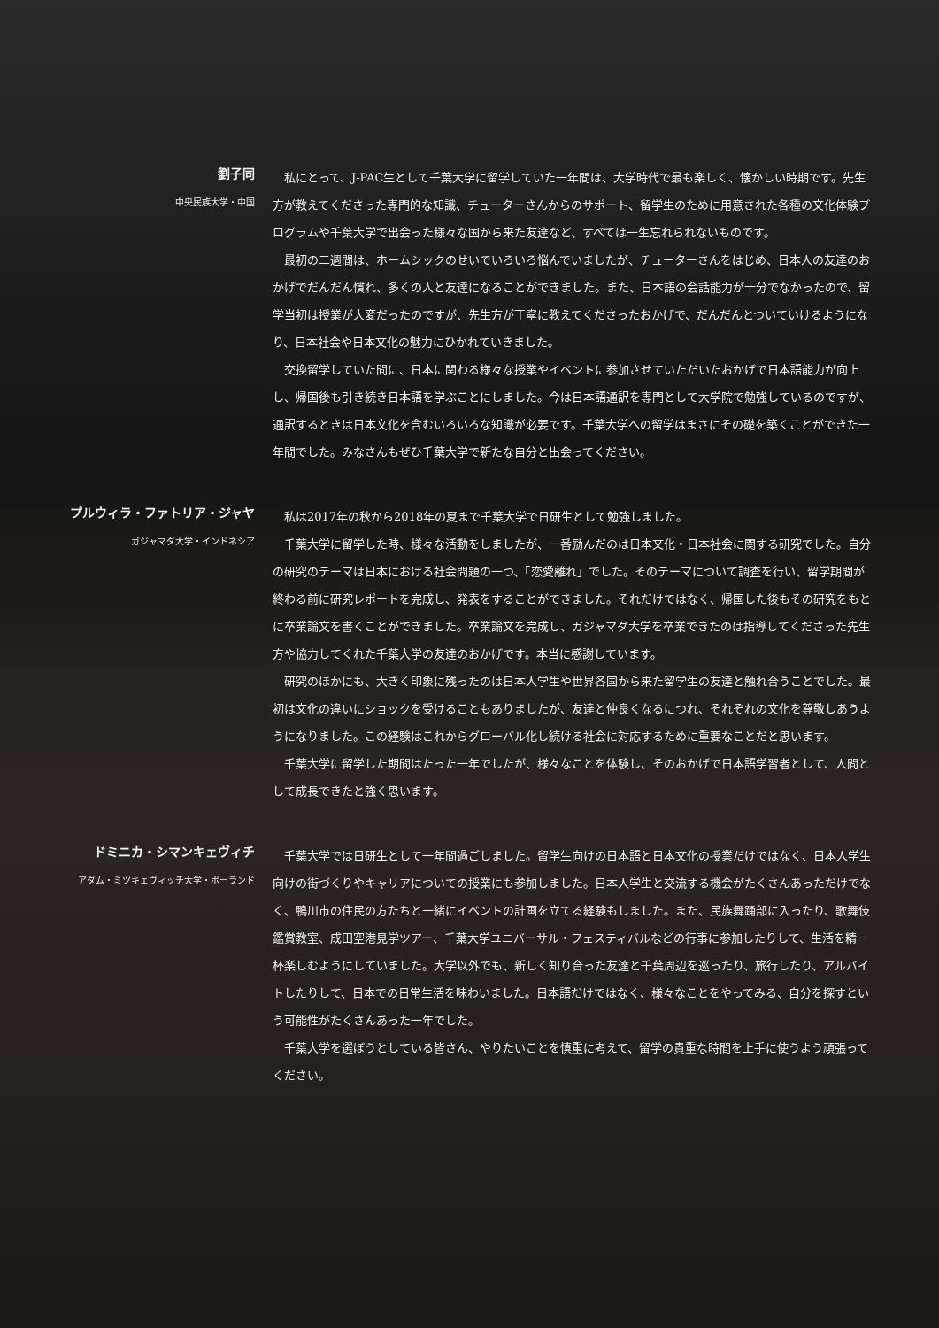劉子同
中央民族大学・中国
私にとって、J-PAC生として千葉大学に留学していた一年間は、大学時代で最も楽しく、懐かしい時期です。先生方が教えてくださった専門的な知識、チューターさんからのサポート、留学生のために用意された各種の文化体験プログラムや千葉大学で出会った様々な国から来た友達など、すべては一生忘れられないものです。
最初の二週間は、ホームシックのせいでいろいろ悩んでいましたが、チューターさんをはじめ、日本人の友達のおかげでだんだん慣れ、多くの人と友達になることができました。また、日本語の会話能力が十分でなかったので、留学当初は授業が大変だったのですが、先生方が丁寧に教えてくださったおかげで、だんだんとついていけるようになり、日本社会や日本文化の魅力にひかれていきました。
交換留学していた間に、日本に関わる様々な授業やイベントに参加させていただいたおかげで日本語能力が向上し、帰国後も引き続き日本語を学ぶことにしました。今は日本語通訳を専門として大学院で勉強しているのですが、通訳するときは日本文化を含むいろいろな知識が必要です。千葉大学への留学はまさにその礎を築くことができた一年間でした。みなさんもぜひ千葉大学で新たな自分と出会ってください。
プルウィラ・ファトリア・ジャヤ
ガジャマダ大学・インドネシア
私は2017年の秋から2018年の夏まで千葉大学で日研生として勉強しました。
千葉大学に留学した時、様々な活動をしましたが、一番励んだのは日本文化・日本社会に関する研究でした。自分の研究のテーマは日本における社会問題の一つ、「恋愛離れ」でした。そのテーマについて調査を行い、留学期間が終わる前に研究レポートを完成し、発表をすることができました。それだけではなく、帰国した後もその研究をもとに卒業論文を書くことができました。卒業論文を完成し、ガジャマダ大学を卒業できたのは指導してくださった先生方や協力してくれた千葉大学の友達のおかげです。本当に感謝しています。
研究のほかにも、大きく印象に残ったのは日本人学生や世界各国から来た留学生の友達と触れ合うことでした。最初は文化の違いにショックを受けることもありましたが、友達と仲良くなるにつれ、それぞれの文化を尊敬しあうようになりました。この経験はこれからグローバル化し続ける社会に対応するために重要なことだと思います。
千葉大学に留学した期間はたった一年でしたが、様々なことを体験し、そのおかげで日本語学習者として、人間として成長できたと強く思います。
ドミニカ・シマンキェヴィチ
アダム・ミツキェヴィッチ大学・ポーランド
千葉大学では日研生として一年間過ごしました。留学生向けの日本語と日本文化の授業だけではなく、日本人学生向けの街づくりやキャリアについての授業にも参加しました。日本人学生と交流する機会がたくさんあっただけでなく、鴨川市の住民の方たちと一緒にイベントの計画を立てる経験もしました。また、民族舞踊部に入ったり、歌舞伎鑑賞教室、成田空港見学ツアー、千葉大学ユニバーサル・フェスティバルなどの行事に参加したりして、生活を精一杯楽しむようにしていました。大学以外でも、新しく知り合った友達と千葉周辺を巡ったり、旅行したり、アルバイトしたりして、日本での日常生活を味わいました。日本語だけではなく、様々なことをやってみる、自分を探すという可能性がたくさんあった一年でした。
千葉大学を選ぼうとしている皆さん、やりたいことを慎重に考えて、留学の貴重な時間を上手に使うよう頑張ってください。